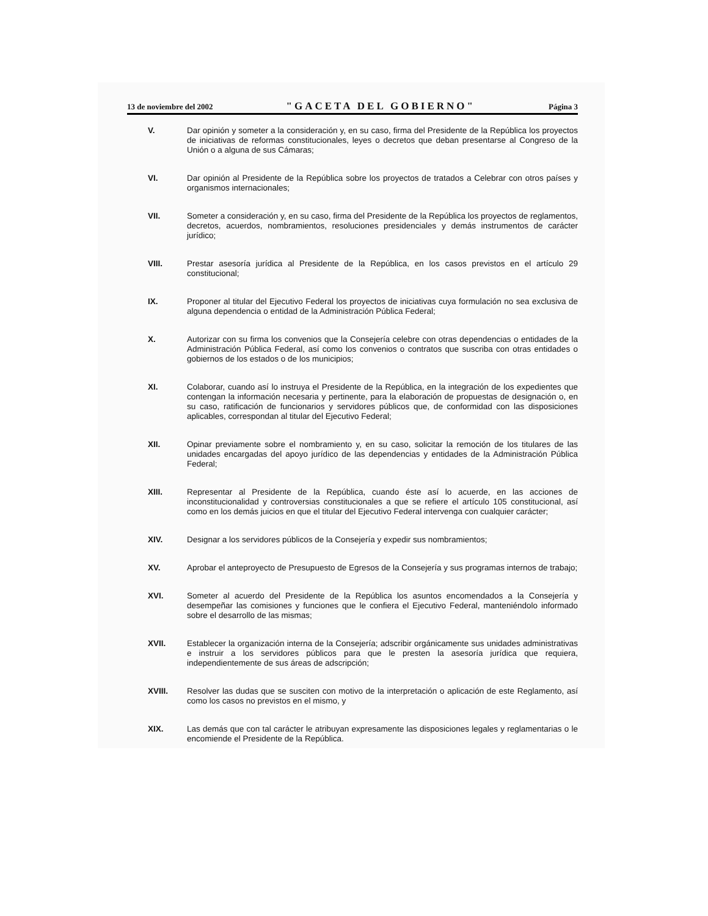13 de noviembre del 2002 "GACETA DEL GOBIERNO" Página 3
V. Dar opinión y someter a la consideración y, en su caso, firma del Presidente de la República los proyectos de iniciativas de reformas constitucionales, leyes o decretos que deban presentarse al Congreso de la Unión o a alguna de sus Cámaras;
VI. Dar opinión al Presidente de la República sobre los proyectos de tratados a Celebrar con otros países y organismos internacionales;
VII. Someter a consideración y, en su caso, firma del Presidente de la República los proyectos de reglamentos, decretos, acuerdos, nombramientos, resoluciones presidenciales y demás instrumentos de carácter jurídico;
VIII. Prestar asesoría jurídica al Presidente de la República, en los casos previstos en el artículo 29 constitucional;
IX. Proponer al titular del Ejecutivo Federal los proyectos de iniciativas cuya formulación no sea exclusiva de alguna dependencia o entidad de la Administración Pública Federal;
X. Autorizar con su firma los convenios que la Consejería celebre con otras dependencias o entidades de la Administración Pública Federal, así como los convenios o contratos que suscriba con otras entidades o gobiernos de los estados o de los municipios;
XI. Colaborar, cuando así lo instruya el Presidente de la República, en la integración de los expedientes que contengan la información necesaria y pertinente, para la elaboración de propuestas de designación o, en su caso, ratificación de funcionarios y servidores públicos que, de conformidad con las disposiciones aplicables, correspondan al titular del Ejecutivo Federal;
XII. Opinar previamente sobre el nombramiento y, en su caso, solicitar la remoción de los titulares de las unidades encargadas del apoyo jurídico de las dependencias y entidades de la Administración Pública Federal;
XIII. Representar al Presidente de la República, cuando éste así lo acuerde, en las acciones de inconstitucionalidad y controversias constitucionales a que se refiere el artículo 105 constitucional, así como en los demás juicios en que el titular del Ejecutivo Federal intervenga con cualquier carácter;
XIV. Designar a los servidores públicos de la Consejería y expedir sus nombramientos;
XV. Aprobar el anteproyecto de Presupuesto de Egresos de la Consejería y sus programas internos de trabajo;
XVI. Someter al acuerdo del Presidente de la República los asuntos encomendados a la Consejería y desempeñar las comisiones y funciones que le confiera el Ejecutivo Federal, manteniéndolo informado sobre el desarrollo de las mismas;
XVII. Establecer la organización interna de la Consejería; adscribir orgánicamente sus unidades administrativas e instruir a los servidores públicos para que le presten la asesoría jurídica que requiera, independientemente de sus áreas de adscripción;
XVIII. Resolver las dudas que se susciten con motivo de la interpretación o aplicación de este Reglamento, así como los casos no previstos en el mismo, y
XIX. Las demás que con tal carácter le atribuyan expresamente las disposiciones legales y reglamentarias o le encomiende el Presidente de la República.